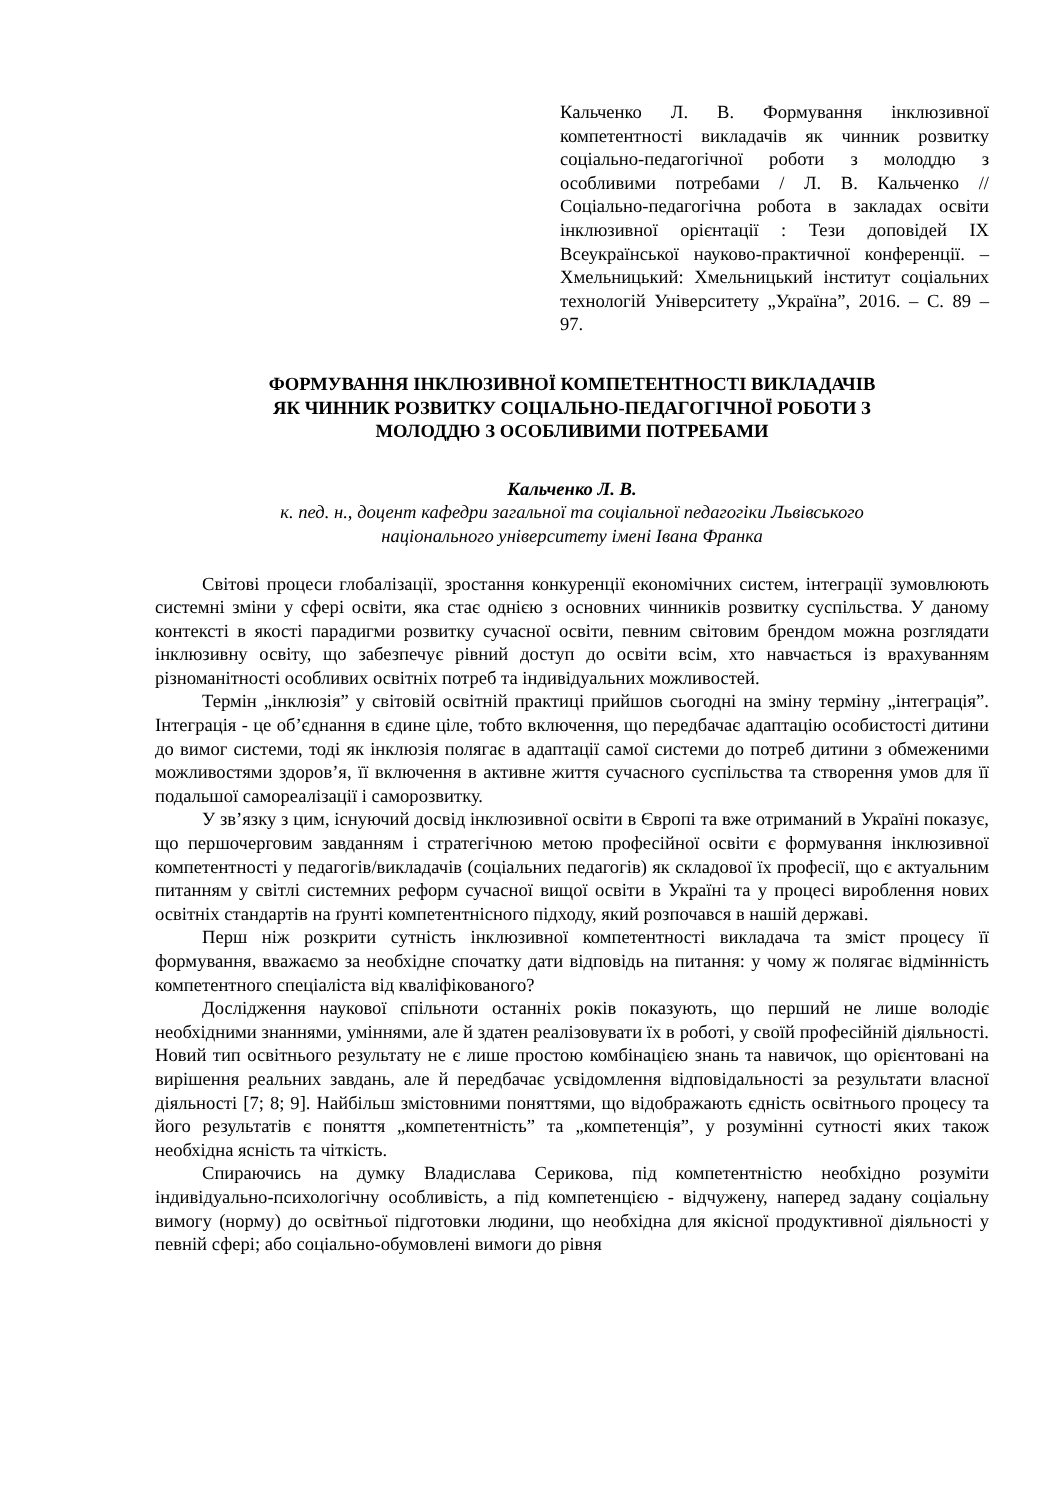Кальченко Л. В. Формування інклюзивної компетентності викладачів як чинник розвитку соціально-педагогічної роботи з молоддю з особливими потребами / Л. В. Кальченко // Соціально-педагогічна робота в закладах освіти інклюзивної орієнтації : Тези доповідей IX Всеукраїнської науково-практичної конференції. – Хмельницький: Хмельницький інститут соціальних технологій Університету „Україна”, 2016. – С. 89 – 97.
ФОРМУВАННЯ ІНКЛЮЗИВНОЇ КОМПЕТЕНТНОСТІ ВИКЛАДАЧІВ
ЯК ЧИННИК РОЗВИТКУ СОЦІАЛЬНО-ПЕДАГОГІЧНОЇ РОБОТИ З
МОЛОДДЮ З ОСОБЛИВИМИ ПОТРЕБАМИ
Кальченко Л. В.
к. пед. н., доцент кафедри загальної та соціальної педагогіки Львівського
національного університету імені Івана Франка
Світові процеси глобалізації, зростання конкуренції економічних систем, інтеграції зумовлюють системні зміни у сфері освіти, яка стає однією з основних чинників розвитку суспільства. У даному контексті в якості парадигми розвитку сучасної освіти, певним світовим брендом можна розглядати інклюзивну освіту, що забезпечує рівний доступ до освіти всім, хто навчається із врахуванням різноманітності особливих освітніх потреб та індивідуальних можливостей.
Термін „інклюзія” у світовій освітній практиці прийшов сьогодні на зміну терміну „інтеграція”. Інтеграція - це об’єднання в єдине ціле, тобто включення, що передбачає адаптацію особистості дитини до вимог системи, тоді як інклюзія полягає в адаптації самої системи до потреб дитини з обмеженими можливостями здоров’я, її включення в активне життя сучасного суспільства та створення умов для її подальшої самореалізації і саморозвитку.
У зв’язку з цим, існуючий досвід інклюзивної освіти в Європі та вже отриманий в Україні показує, що першочерговим завданням і стратегічною метою професійної освіти є формування інклюзивної компетентності у педагогів/викладачів (соціальних педагогів) як складової їх професії, що є актуальним питанням у світлі системних реформ сучасної вищої освіти в Україні та у процесі вироблення нових освітніх стандартів на ґрунті компетентнісного підходу, який розпочався в нашій державі.
Перш ніж розкрити сутність інклюзивної компетентності викладача та зміст процесу її формування, вважаємо за необхідне спочатку дати відповідь на питання: у чому ж полягає відмінність компетентного спеціаліста від кваліфікованого?
Дослідження наукової спільноти останніх років показують, що перший не лише володіє необхідними знаннями, уміннями, але й здатен реалізовувати їх в роботі, у своїй професійній діяльності. Новий тип освітнього результату не є лише простою комбінацією знань та навичок, що орієнтовані на вирішення реальних завдань, але й передбачає усвідомлення відповідальності за результати власної діяльності [7; 8; 9]. Найбільш змістовними поняттями, що відображають єдність освітнього процесу та його результатів є поняття „компетентність” та „компетенція”, у розумінні сутності яких також необхідна ясність та чіткість.
Спираючись на думку Владислава Серикова, під компетентністю необхідно розуміти індивідуально-психологічну особливість, а під компетенцією - відчужену, наперед задану соціальну вимогу (норму) до освітньої підготовки людини, що необхідна для якісної продуктивної діяльності у певній сфері; або соціально-обумовлені вимоги до рівня